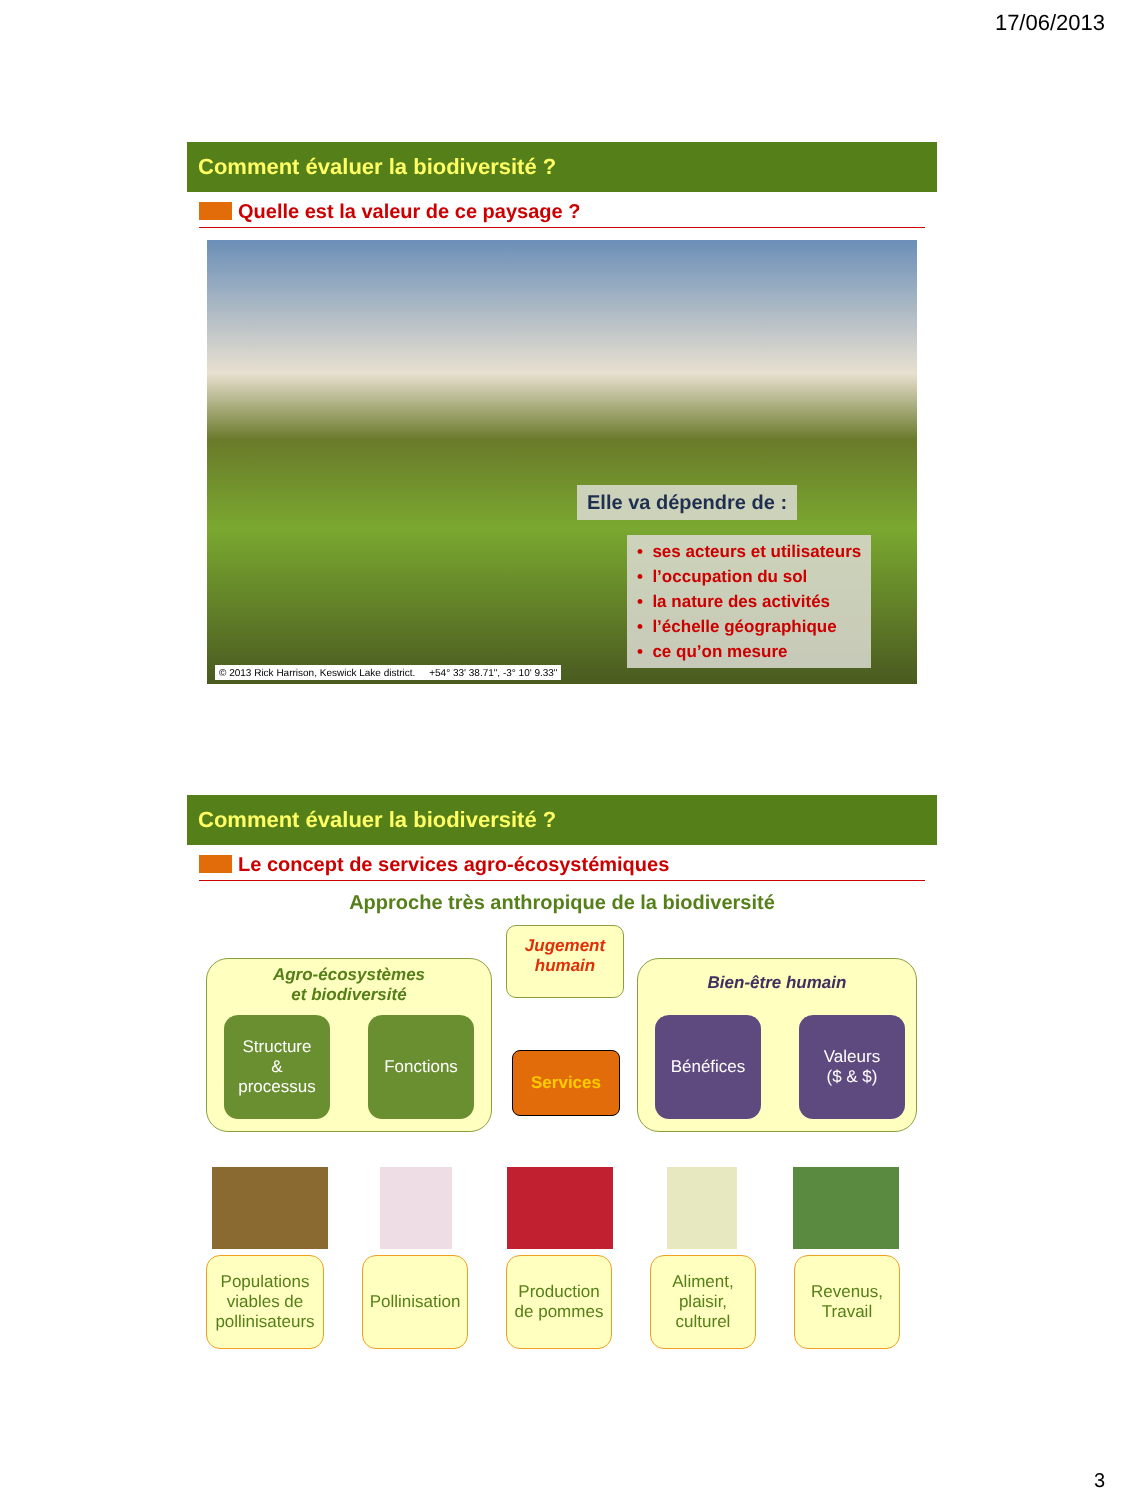17/06/2013
Comment évaluer la biodiversité ?
Quelle est la valeur de ce paysage ?
Elle va dépendre de :
• ses acteurs et utilisateurs
• l’occupation du sol
• la nature des activités
• l’échelle géographique
• ce qu’on mesure
© 2013 Rick Harrison, Keswick Lake district. +54° 33' 38.71", -3° 10' 9.33"
Comment évaluer la biodiversité ?
Le concept de services agro-écosystémiques
Approche très anthropique de la biodiversité
Agro-écosystèmes
et biodiversité
Structure
&
processus
Fonctions
Jugement
humain
Services
Bien-être humain
Bénéfices
Valeurs
($ & $)
Populations viables de pollinisateurs
Pollinisation
Production de pommes
Aliment, plaisir, culturel
Revenus, Travail
3